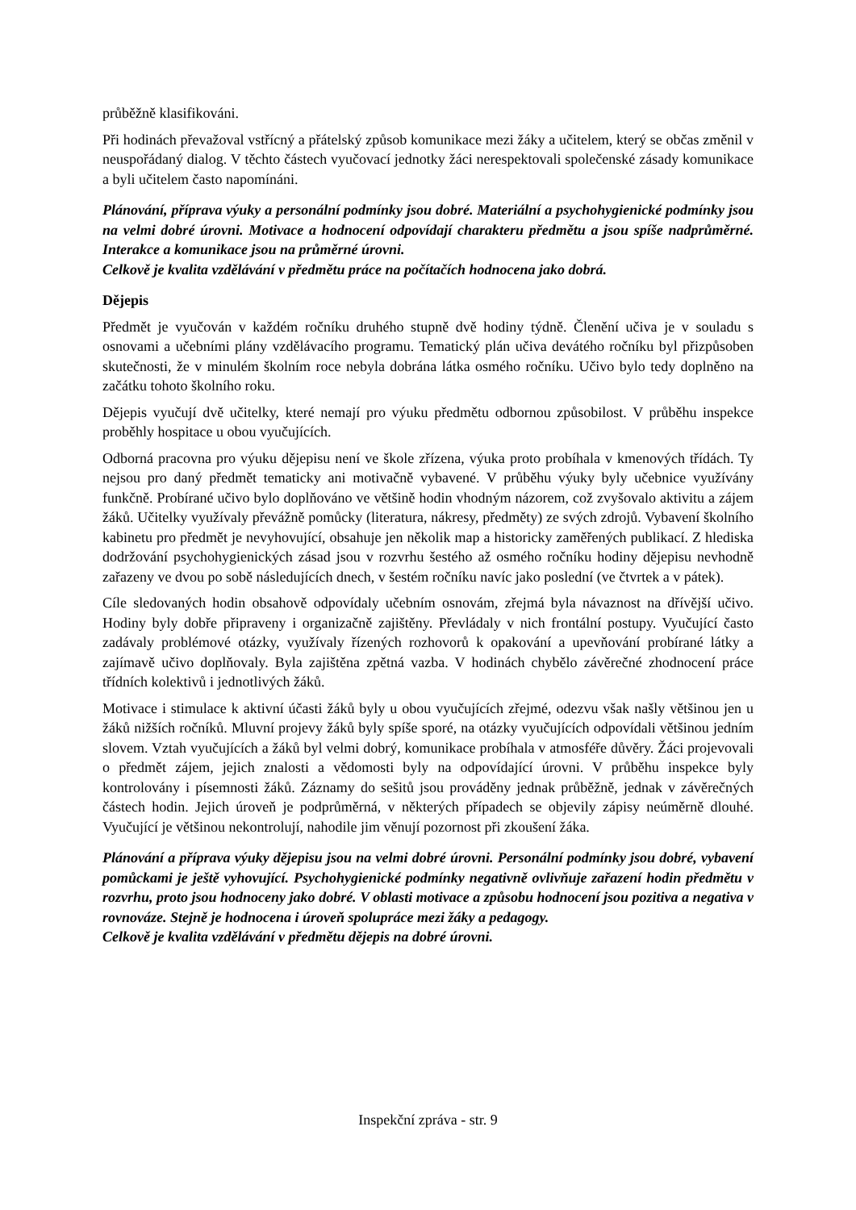průběžně klasifikováni.
Při hodinách převažoval vstřícný a přátelský způsob komunikace mezi žáky a učitelem, který se občas změnil v neuspořádaný dialog. V těchto částech vyučovací jednotky žáci nerespektovali společenské zásady komunikace a byli učitelem často napomínáni.
Plánování, příprava výuky a personální podmínky jsou dobré. Materiální a psychohygienické podmínky jsou na velmi dobré úrovni. Motivace a hodnocení odpovídají charakteru předmětu a jsou spíše nadprůměrné. Interakce a komunikace jsou na průměrné úrovni.
Celkově je kvalita vzdělávání v předmětu práce na počítačích hodnocena jako dobrá.
Dějepis
Předmět je vyučován v každém ročníku druhého stupně dvě hodiny týdně. Členění učiva je v souladu s osnovami a učebními plány vzdělávacího programu. Tematický plán učiva devátého ročníku byl přizpůsoben skutečnosti, že v minulém školním roce nebyla dobrána látka osmého ročníku. Učivo bylo tedy doplněno na začátku tohoto školního roku.
Dějepis vyučují dvě učitelky, které nemají pro výuku předmětu odbornou způsobilost. V průběhu inspekce proběhly hospitace u obou vyučujících.
Odborná pracovna pro výuku dějepisu není ve škole zřízena, výuka proto probíhala v kmenových třídách. Ty nejsou pro daný předmět tematicky ani motivačně vybavené. V průběhu výuky byly učebnice využívány funkčně. Probírané učivo bylo doplňováno ve většině hodin vhodným názorem, což zvyšovalo aktivitu a zájem žáků. Učitelky využívaly převážně pomůcky (literatura, nákresy, předměty) ze svých zdrojů. Vybavení školního kabinetu pro předmět je nevyhovující, obsahuje jen několik map a historicky zaměřených publikací. Z hlediska dodržování psychohygienických zásad jsou v rozvrhu šestého až osmého ročníku hodiny dějepisu nevhodně zařazeny ve dvou po sobě následujících dnech, v šestém ročníku navíc jako poslední (ve čtvrtek a v pátek).
Cíle sledovaných hodin obsahově odpovídaly učebním osnovám, zřejmá byla návaznost na dřívější učivo. Hodiny byly dobře připraveny i organizačně zajištěny. Převládaly v nich frontální postupy. Vyučující často zadávaly problémové otázky, využívaly řízených rozhovorů k opakování a upevňování probírané látky a zajímavě učivo doplňovaly. Byla zajištěna zpětná vazba. V hodinách chybělo závěrečné zhodnocení práce třídních kolektivů i jednotlivých žáků.
Motivace i stimulace k aktivní účasti žáků byly u obou vyučujících zřejmé, odezvu však našly většinou jen u žáků nižších ročníků. Mluvní projevy žáků byly spíše sporé, na otázky vyučujících odpovídali většinou jedním slovem. Vztah vyučujících a žáků byl velmi dobrý, komunikace probíhala v atmosféře důvěry. Žáci projevovali o předmět zájem, jejich znalosti a vědomosti byly na odpovídající úrovni. V průběhu inspekce byly kontrolovány i písemnosti žáků. Záznamy do sešitů jsou prováděny jednak průběžně, jednak v závěrečných částech hodin. Jejich úroveň je podprůměrná, v některých případech se objevily zápisy neúměrně dlouhé. Vyučující je většinou nekontrolují, nahodile jim věnují pozornost při zkoušení žáka.
Plánování a příprava výuky dějepisu jsou na velmi dobré úrovni. Personální podmínky jsou dobré, vybavení pomůckami je ještě vyhovující. Psychohygienické podmínky negativně ovlivňuje zařazení hodin předmětu v rozvrhu, proto jsou hodnoceny jako dobré. V oblasti motivace a způsobu hodnocení jsou pozitiva a negativa v rovnováze. Stejně je hodnocena i úroveň spolupráce mezi žáky a pedagogy.
Celkově je kvalita vzdělávání v předmětu dějepis na dobré úrovni.
Inspekční zpráva - str. 9